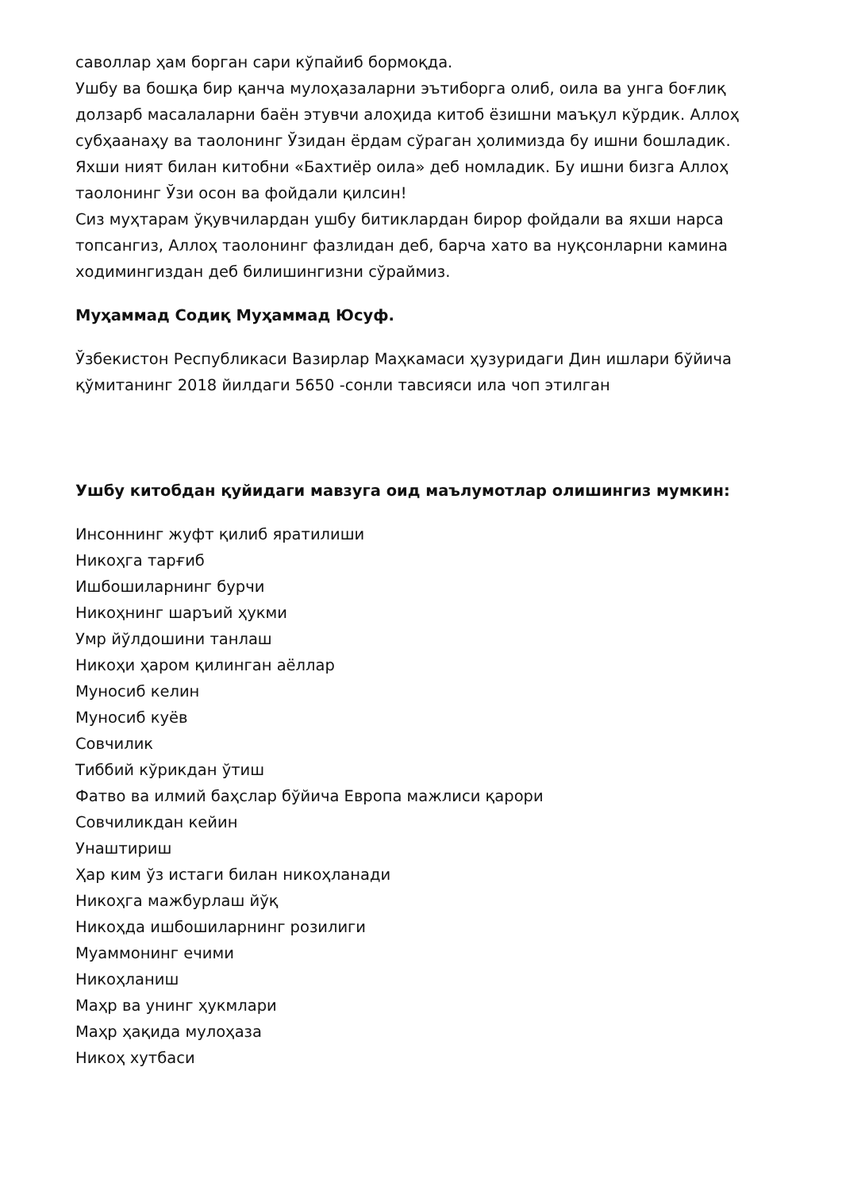саволлар ҳам борган сари кўпайиб бормоқда.
Ушбу ва бошқа бир қанча мулоҳазаларни эътиборга олиб, оила ва унга боғлиқ долзарб масалаларни баён этувчи алоҳида китоб ёзишни маъқул кўрдик. Аллоҳ субҳаанаҳу ва таолонинг Ўзидан ёрдам сўраган ҳолимизда бу ишни бошладик.
Яхши ният билан китобни «Бахтиёр оила» деб номладик. Бу ишни бизга Аллоҳ таолонинг Ўзи осон ва фойдали қилсин!
Сиз муҳтарам ўқувчилардан ушбу битиклардан бирор фойдали ва яхши нарса топсангиз, Аллоҳ таолонинг фазлидан деб, барча хато ва нуқсонларни камина ходимингиздан деб билишингизни сўраймиз.
Муҳаммад Содиқ Муҳаммад Юсуф.
Ўзбекистон Республикаси Вазирлар Маҳкамаси ҳузуридаги Дин ишлари бўйича қўмитанинг 2018 йилдаги 5650 -сонли тавсияси ила чоп этилган
Ушбу китобдан қуйидаги мавзуга оид маълумотлар олишингиз мумкин:
Инсоннинг жуфт қилиб яратилиши
Никоҳга тарғиб
Ишбошиларнинг бурчи
Никоҳнинг шаръий ҳукми
Умр йўлдошини танлаш
Никоҳи ҳаром қилинган аёллар
Муносиб келин
Муносиб куёв
Совчилик
Тиббий кўрикдан ўтиш
Фатво ва илмий баҳслар бўйича Европа мажлиси қарори
Совчиликдан кейин
Унаштириш
Ҳар ким ўз истаги билан никоҳланади
Никоҳга мажбурлаш йўқ
Никоҳда ишбошиларнинг розилиги
Муаммонинг ечими
Никоҳланиш
Маҳр ва унинг ҳукмлари
Маҳр ҳақида мулоҳаза
Никоҳ хутбаси